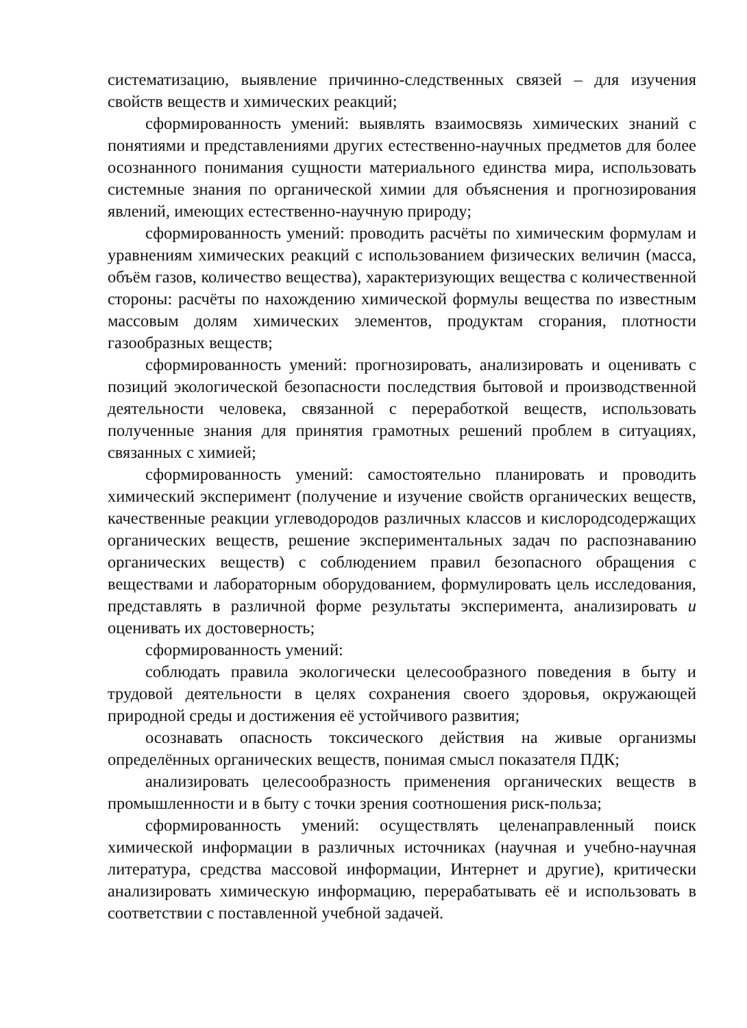систематизацию, выявление причинно-следственных связей – для изучения свойств веществ и химических реакций;
сформированность умений: выявлять взаимосвязь химических знаний с понятиями и представлениями других естественно-научных предметов для более осознанного понимания сущности материального единства мира, использовать системные знания по органической химии для объяснения и прогнозирования явлений, имеющих естественно-научную природу;
сформированность умений: проводить расчёты по химическим формулам и уравнениям химических реакций с использованием физических величин (масса, объём газов, количество вещества), характеризующих вещества с количественной стороны: расчёты по нахождению химической формулы вещества по известным массовым долям химических элементов, продуктам сгорания, плотности газообразных веществ;
сформированность умений: прогнозировать, анализировать и оценивать с позиций экологической безопасности последствия бытовой и производственной деятельности человека, связанной с переработкой веществ, использовать полученные знания для принятия грамотных решений проблем в ситуациях, связанных с химией;
сформированность умений: самостоятельно планировать и проводить химический эксперимент (получение и изучение свойств органических веществ, качественные реакции углеводородов различных классов и кислородсодержащих органических веществ, решение экспериментальных задач по распознаванию органических веществ) с соблюдением правил безопасного обращения с веществами и лабораторным оборудованием, формулировать цель исследования, представлять в различной форме результаты эксперимента, анализировать и оценивать их достоверность;
сформированность умений:
соблюдать правила экологически целесообразного поведения в быту и трудовой деятельности в целях сохранения своего здоровья, окружающей природной среды и достижения её устойчивого развития;
осознавать опасность токсического действия на живые организмы определённых органических веществ, понимая смысл показателя ПДК;
анализировать целесообразность применения органических веществ в промышленности и в быту с точки зрения соотношения риск-польза;
сформированность умений: осуществлять целенаправленный поиск химической информации в различных источниках (научная и учебно-научная литература, средства массовой информации, Интернет и другие), критически анализировать химическую информацию, перерабатывать её и использовать в соответствии с поставленной учебной задачей.